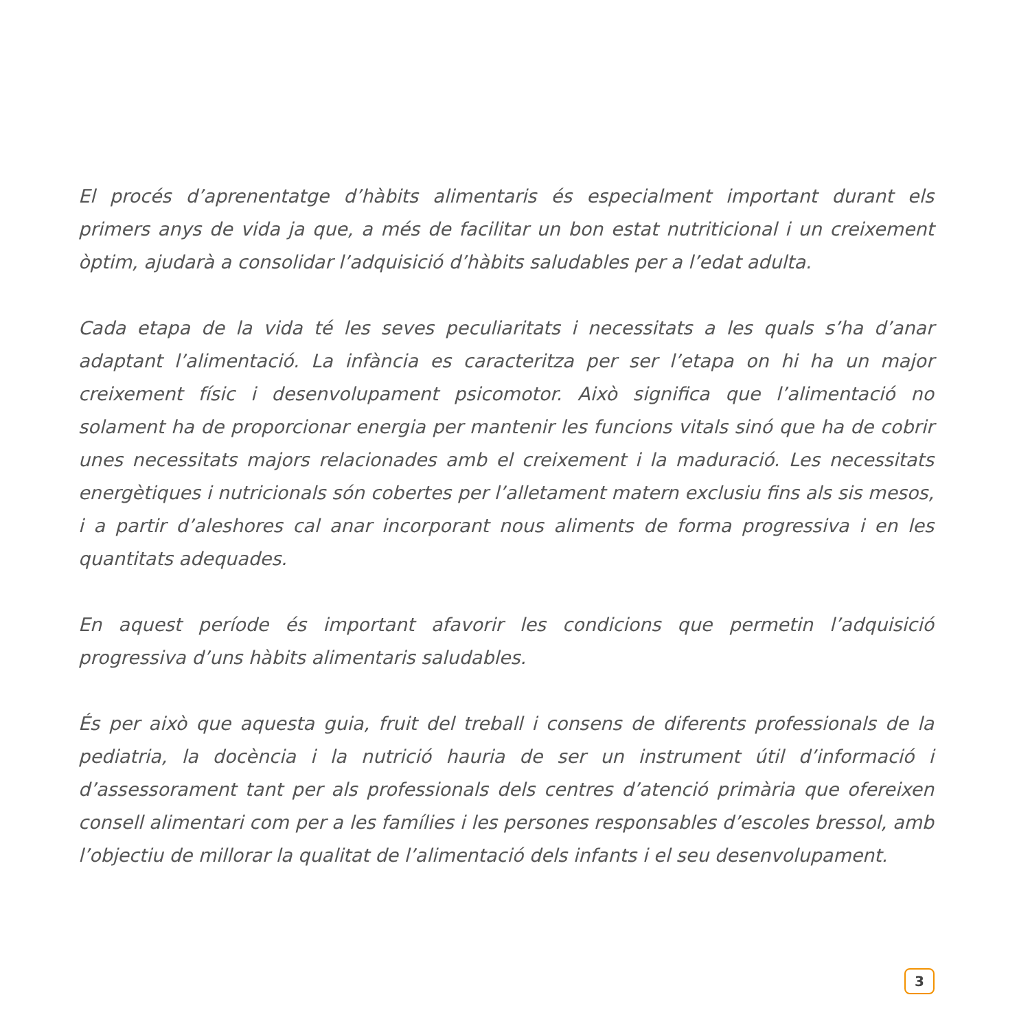El procés d’aprenentatge d’hàbits alimentaris és especialment important durant els primers anys de vida ja que, a més de facilitar un bon estat nutriticional i un creixement òptim, ajudarà a consolidar l’adquisició d’hàbits saludables per a l’edat adulta.
Cada etapa de la vida té les seves peculiaritats i necessitats a les quals s’ha d’anar adaptant l’alimentació. La infància es caracteritza per ser l’etapa on hi ha un major creixement físic i desenvolupament psicomotor. Això significa que l’alimentació no solament ha de proporcionar energia per mantenir les funcions vitals sinó que ha de cobrir unes necessitats majors relacionades amb el creixement i la maduració. Les necessitats energètiques i nutricionals són cobertes per l’alletament matern exclusiu fins als sis mesos, i a partir d’aleshores cal anar incorporant nous aliments de forma progressiva i en les quantitats adequades.
En aquest període és important afavorir les condicions que permetin l’adquisició progressiva d’uns hàbits alimentaris saludables.
És per això que aquesta guia, fruit del treball i consens de diferents professionals de la pediatria, la docència i la nutrició hauria de ser un instrument útil d’informació i d’assessorament tant per als professionals dels centres d’atenció primària que ofereixen consell alimentari com per a les famílies i les persones responsables d’escoles bressol, amb l’objectiu de millorar la qualitat de l’alimentació dels infants i el seu desenvolupament.
3